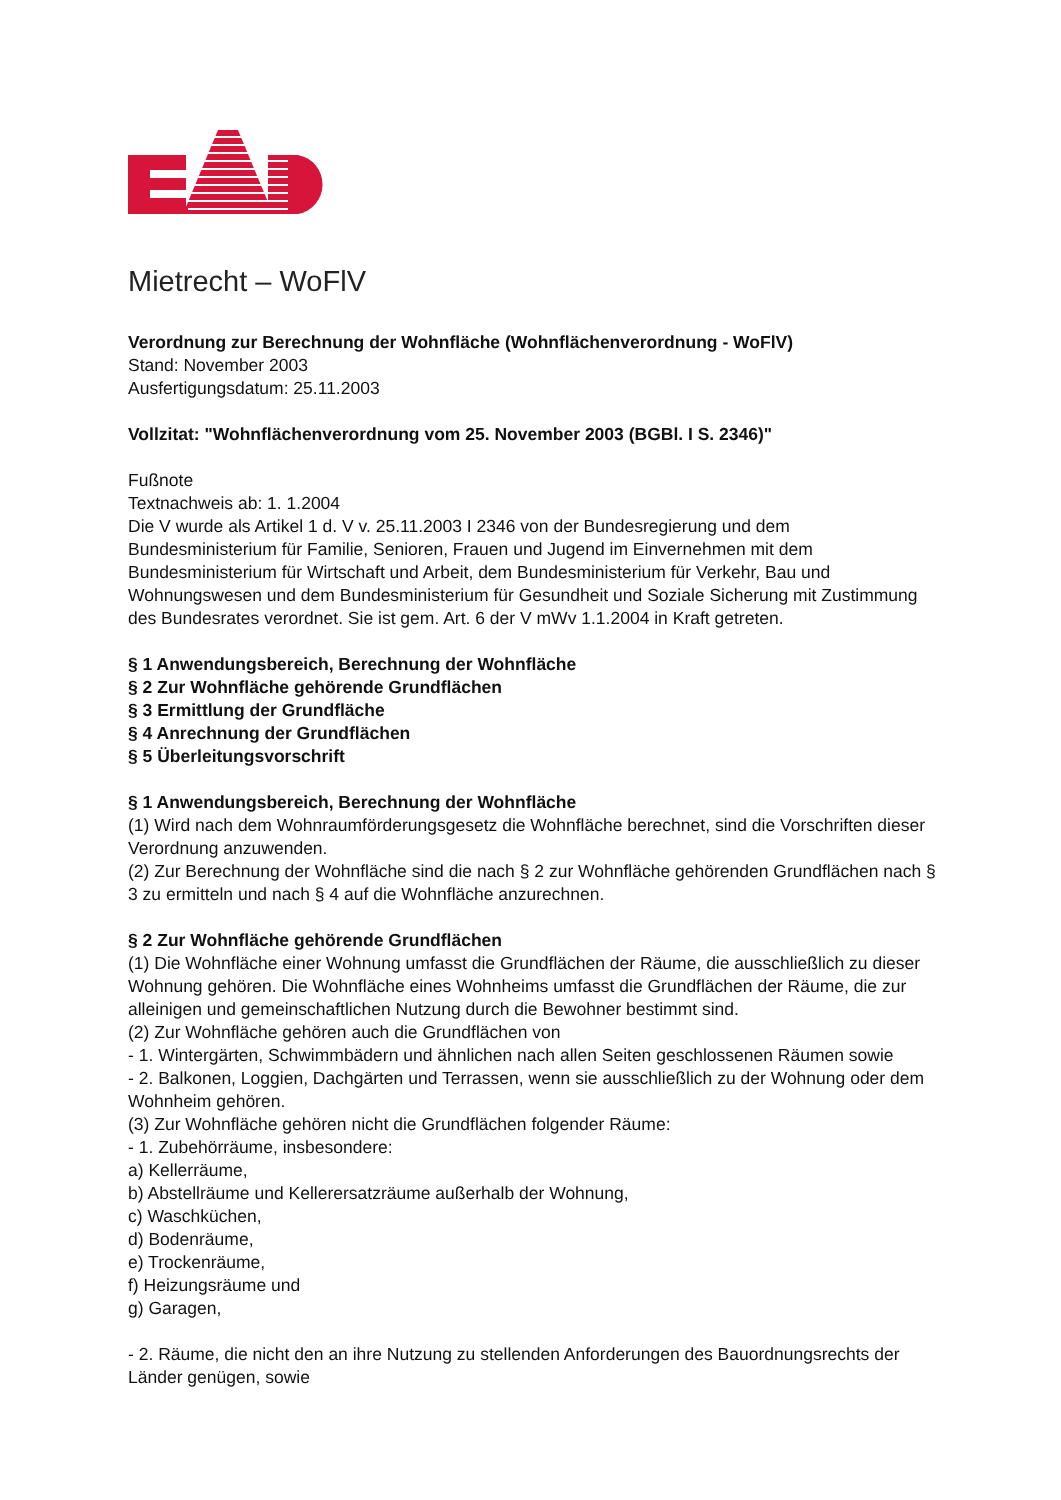Mietrecht – WoFlV
Verordnung zur Berechnung der Wohnfläche (Wohnflächenverordnung - WoFlV)
Stand: November 2003
Ausfertigungsdatum: 25.11.2003
Vollzitat: "Wohnflächenverordnung vom 25. November 2003 (BGBl. I S. 2346)"
Fußnote
Textnachweis ab: 1. 1.2004
Die V wurde als Artikel 1 d. V v. 25.11.2003 I 2346 von der Bundesregierung und dem Bundesministerium für Familie, Senioren, Frauen und Jugend im Einvernehmen mit dem Bundesministerium für Wirtschaft und Arbeit, dem Bundesministerium für Verkehr, Bau und Wohnungswesen und dem Bundesministerium für Gesundheit und Soziale Sicherung mit Zustimmung des Bundesrates verordnet. Sie ist gem. Art. 6 der V mWv 1.1.2004 in Kraft getreten.
§ 1 Anwendungsbereich, Berechnung der Wohnfläche
§ 2 Zur Wohnfläche gehörende Grundflächen
§ 3 Ermittlung der Grundfläche
§ 4 Anrechnung der Grundflächen
§ 5 Überleitungsvorschrift
§ 1 Anwendungsbereich, Berechnung der Wohnfläche
(1) Wird nach dem Wohnraumförderungsgesetz die Wohnfläche berechnet, sind die Vorschriften dieser Verordnung anzuwenden.
(2) Zur Berechnung der Wohnfläche sind die nach § 2 zur Wohnfläche gehörenden Grundflächen nach § 3 zu ermitteln und nach § 4 auf die Wohnfläche anzurechnen.
§ 2 Zur Wohnfläche gehörende Grundflächen
(1) Die Wohnfläche einer Wohnung umfasst die Grundflächen der Räume, die ausschließlich zu dieser Wohnung gehören. Die Wohnfläche eines Wohnheims umfasst die Grundflächen der Räume, die zur alleinigen und gemeinschaftlichen Nutzung durch die Bewohner bestimmt sind.
(2) Zur Wohnfläche gehören auch die Grundflächen von
- 1. Wintergärten, Schwimmbädern und ähnlichen nach allen Seiten geschlossenen Räumen sowie
- 2. Balkonen, Loggien, Dachgärten und Terrassen, wenn sie ausschließlich zu der Wohnung oder dem Wohnheim gehören.
(3) Zur Wohnfläche gehören nicht die Grundflächen folgender Räume:
- 1. Zubehörräume, insbesondere:
a) Kellerräume,
b) Abstellräume und Kellerersatzräume außerhalb der Wohnung,
c) Waschküchen,
d) Bodenräume,
e) Trockenräume,
f) Heizungsräume und
g) Garagen,
- 2. Räume, die nicht den an ihre Nutzung zu stellenden Anforderungen des Bauordnungsrechts der Länder genügen, sowie